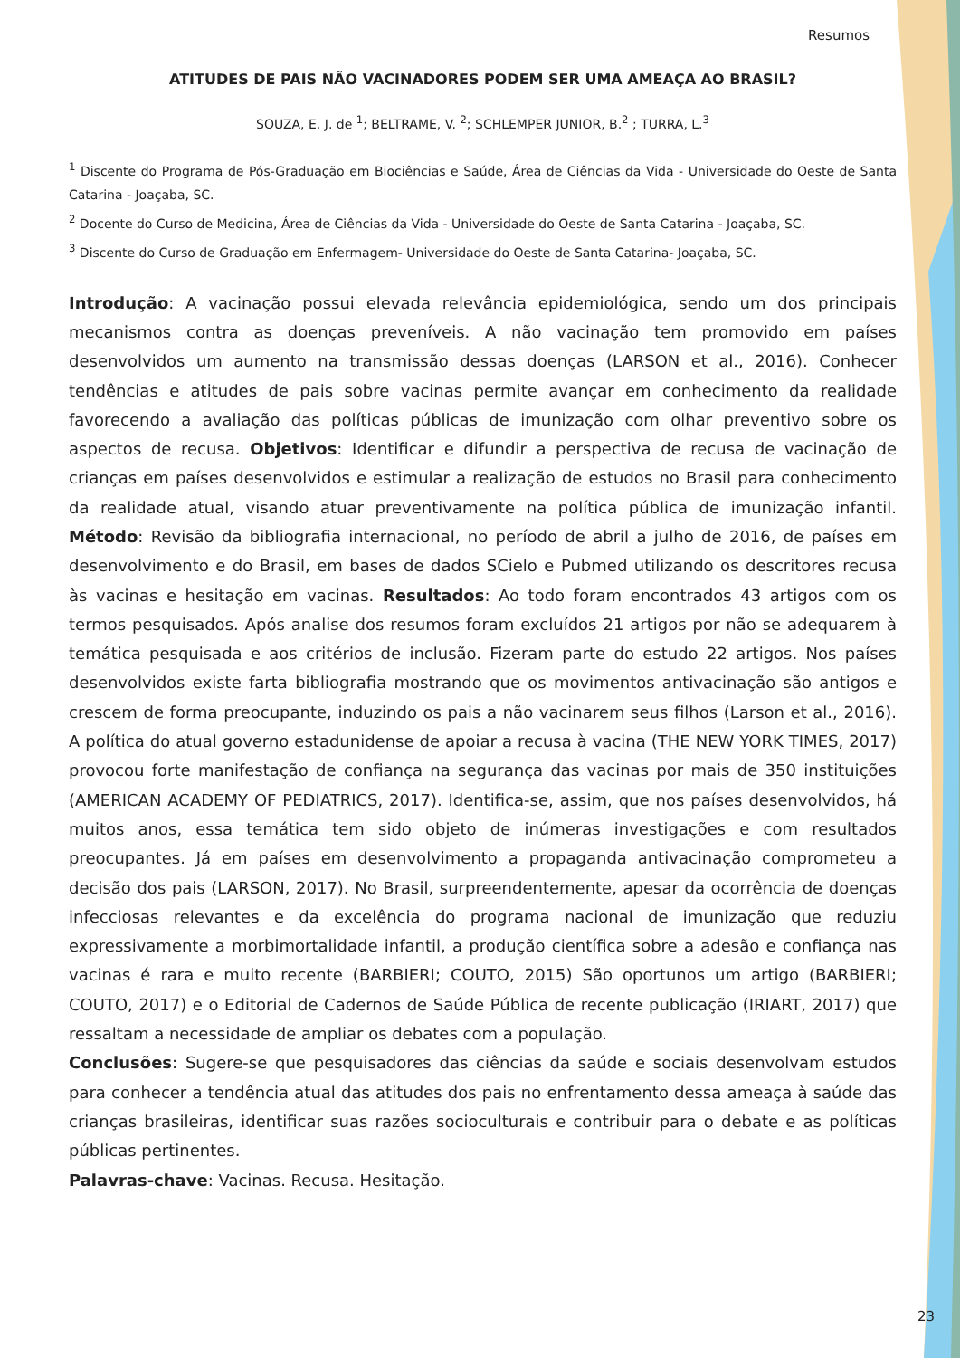Resumos
ATITUDES DE PAIS NÃO VACINADORES PODEM SER UMA AMEAÇA AO BRASIL?
SOUZA, E. J. de <sup>1</sup>; BELTRAME, V. <sup>2</sup>; SCHLEMPER JUNIOR, B.<sup>2</sup> ; TURRA, L.<sup>3</sup>
<sup>1</sup> Discente do Programa de Pós-Graduação em Biociências e Saúde, Área de Ciências da Vida - Universidade do Oeste de Santa Catarina - Joaçaba, SC.
<sup>2</sup> Docente do Curso de Medicina, Área de Ciências da Vida - Universidade do Oeste de Santa Catarina - Joaçaba, SC.
<sup>3</sup> Discente do Curso de Graduação em Enfermagem- Universidade do Oeste de Santa Catarina- Joaçaba, SC.
Introdução: A vacinação possui elevada relevância epidemiológica, sendo um dos principais mecanismos contra as doenças preveníveis. A não vacinação tem promovido em países desenvolvidos um aumento na transmissão dessas doenças (LARSON et al., 2016). Conhecer tendências e atitudes de pais sobre vacinas permite avançar em conhecimento da realidade favorecendo a avaliação das políticas públicas de imunização com olhar preventivo sobre os aspectos de recusa. Objetivos: Identificar e difundir a perspectiva de recusa de vacinação de crianças em países desenvolvidos e estimular a realização de estudos no Brasil para conhecimento da realidade atual, visando atuar preventivamente na política pública de imunização infantil. Método: Revisão da bibliografia internacional, no período de abril a julho de 2016, de países em desenvolvimento e do Brasil, em bases de dados SCielo e Pubmed utilizando os descritores recusa às vacinas e hesitação em vacinas. Resultados: Ao todo foram encontrados 43 artigos com os termos pesquisados. Após analise dos resumos foram excluídos 21 artigos por não se adequarem à temática pesquisada e aos critérios de inclusão. Fizeram parte do estudo 22 artigos. Nos países desenvolvidos existe farta bibliografia mostrando que os movimentos antivacinação são antigos e crescem de forma preocupante, induzindo os pais a não vacinarem seus filhos (Larson et al., 2016). A política do atual governo estadunidense de apoiar a recusa à vacina (THE NEW YORK TIMES, 2017) provocou forte manifestação de confiança na segurança das vacinas por mais de 350 instituições (AMERICAN ACADEMY OF PEDIATRICS, 2017). Identifica-se, assim, que nos países desenvolvidos, há muitos anos, essa temática tem sido objeto de inúmeras investigações e com resultados preocupantes. Já em países em desenvolvimento a propaganda antivacinação comprometeu a decisão dos pais (LARSON, 2017). No Brasil, surpreendentemente, apesar da ocorrência de doenças infecciosas relevantes e da excelência do programa nacional de imunização que reduziu expressivamente a morbimortalidade infantil, a produção científica sobre a adesão e confiança nas vacinas é rara e muito recente (BARBIERI; COUTO, 2015) São oportunos um artigo (BARBIERI; COUTO, 2017) e o Editorial de Cadernos de Saúde Pública de recente publicação (IRIART, 2017) que ressaltam a necessidade de ampliar os debates com a população.
Conclusões: Sugere-se que pesquisadores das ciências da saúde e sociais desenvolvam estudos para conhecer a tendência atual das atitudes dos pais no enfrentamento dessa ameaça à saúde das crianças brasileiras, identificar suas razões socioculturais e contribuir para o debate e as políticas públicas pertinentes.
Palavras-chave: Vacinas. Recusa. Hesitação.
23